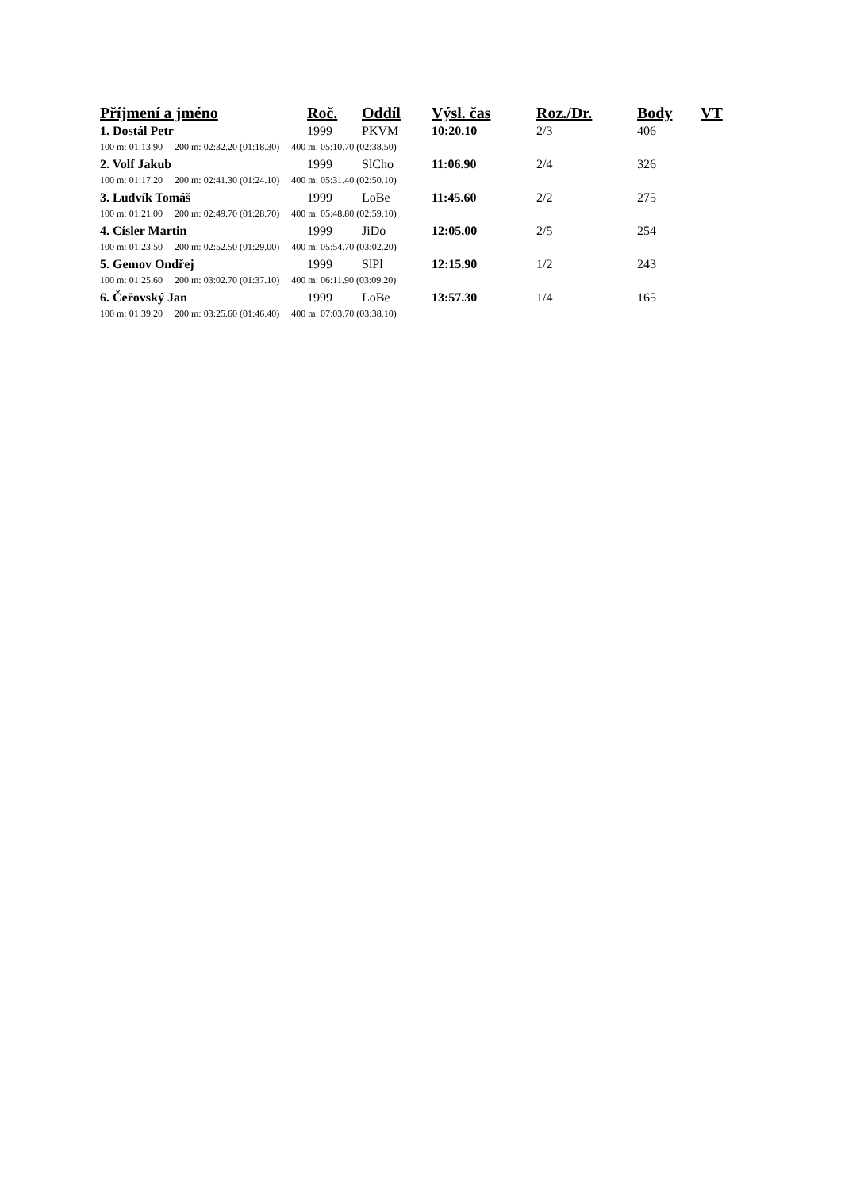| Příjmení a jméno | Roč. | Oddíl | Výsl. čas | Roz./Dr. | Body | VT |
| --- | --- | --- | --- | --- | --- | --- |
| 1. Dostál Petr | 1999 | PKVM | 10:20.10 | 2/3 | 406 | |
| 100 m: 01:13.90 200 m: 02:32.20 (01:18.30) 400 m: 05:10.70 (02:38.50) | | | | | | |
| 2. Volf Jakub | 1999 | SlCho | 11:06.90 | 2/4 | 326 | |
| 100 m: 01:17.20 200 m: 02:41.30 (01:24.10) 400 m: 05:31.40 (02:50.10) | | | | | | |
| 3. Ludvík Tomáš | 1999 | LoBe | 11:45.60 | 2/2 | 275 | |
| 100 m: 01:21.00 200 m: 02:49.70 (01:28.70) 400 m: 05:48.80 (02:59.10) | | | | | | |
| 4. Císler Martin | 1999 | JiDo | 12:05.00 | 2/5 | 254 | |
| 100 m: 01:23.50 200 m: 02:52.50 (01:29.00) 400 m: 05:54.70 (03:02.20) | | | | | | |
| 5. Gemov Ondřej | 1999 | SlPl | 12:15.90 | 1/2 | 243 | |
| 100 m: 01:25.60 200 m: 03:02.70 (01:37.10) 400 m: 06:11.90 (03:09.20) | | | | | | |
| 6. Čeřovský Jan | 1999 | LoBe | 13:57.30 | 1/4 | 165 | |
| 100 m: 01:39.20 200 m: 03:25.60 (01:46.40) 400 m: 07:03.70 (03:38.10) | | | | | | |